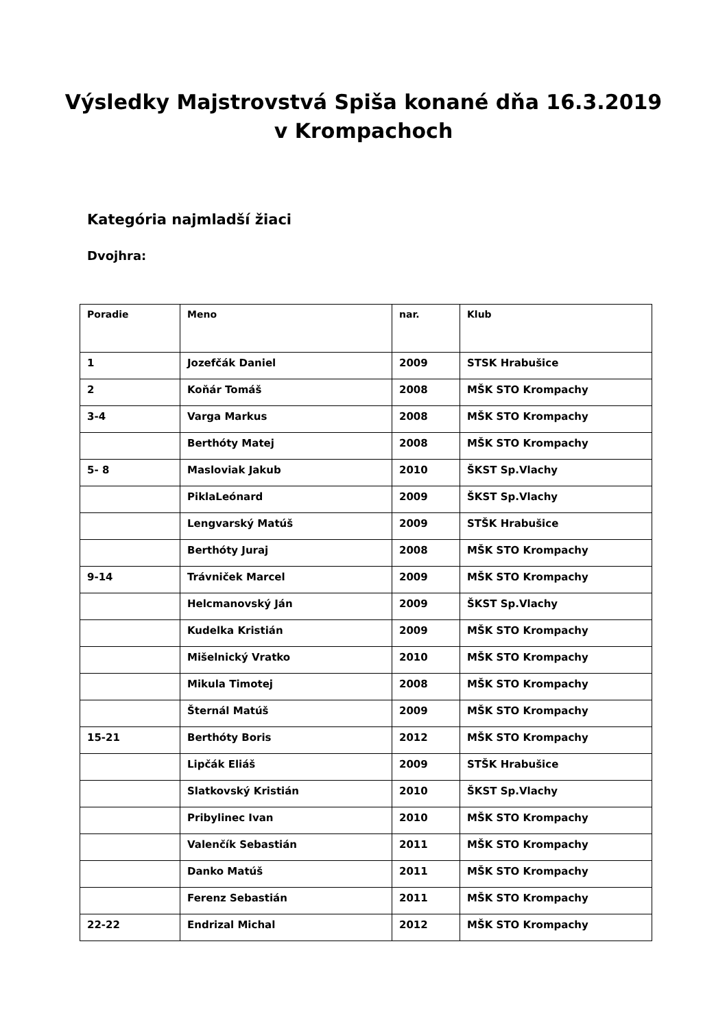Výsledky Majstrovstvá Spiša konané dňa 16.3.2019
v Krompachoch
Kategória najmladší žiaci
Dvojhra:
| Poradie | Meno | nar. | Klub |
| --- | --- | --- | --- |
| 1 | Jozefčák Daniel | 2009 | STSK Hrabušice |
| 2 | Koňár Tomáš | 2008 | MŠK STO Krompachy |
| 3-4 | Varga Markus | 2008 | MŠK STO Krompachy |
| | Berthóty Matej | 2008 | MŠK STO Krompachy |
| 5- 8 | Masloviak Jakub | 2010 | ŠKST Sp.Vlachy |
| | PiklaLeónard | 2009 | ŠKST Sp.Vlachy |
| | Lengvarský Matúš | 2009 | STŠK Hrabušice |
| | Berthóty Juraj | 2008 | MŠK STO Krompachy |
| 9-14 | Trávniček Marcel | 2009 | MŠK STO Krompachy |
| | Helcmanovský Ján | 2009 | ŠKST Sp.Vlachy |
| | Kudelka Kristián | 2009 | MŠK STO Krompachy |
| | Mišelnický Vratko | 2010 | MŠK STO Krompachy |
| | Mikula Timotej | 2008 | MŠK STO Krompachy |
| | Šternál Matúš | 2009 | MŠK STO Krompachy |
| 15-21 | Berthóty Boris | 2012 | MŠK STO Krompachy |
| | Lipčák Eliáš | 2009 | STŠK Hrabušice |
| | Slatkovský Kristián | 2010 | ŠKST Sp.Vlachy |
| | Pribylinec Ivan | 2010 | MŠK STO Krompachy |
| | Valenčík Sebastián | 2011 | MŠK STO Krompachy |
| | Danko Matúš | 2011 | MŠK STO Krompachy |
| | Ferenz Sebastián | 2011 | MŠK STO Krompachy |
| 22-22 | Endrizal Michal | 2012 | MŠK STO Krompachy |